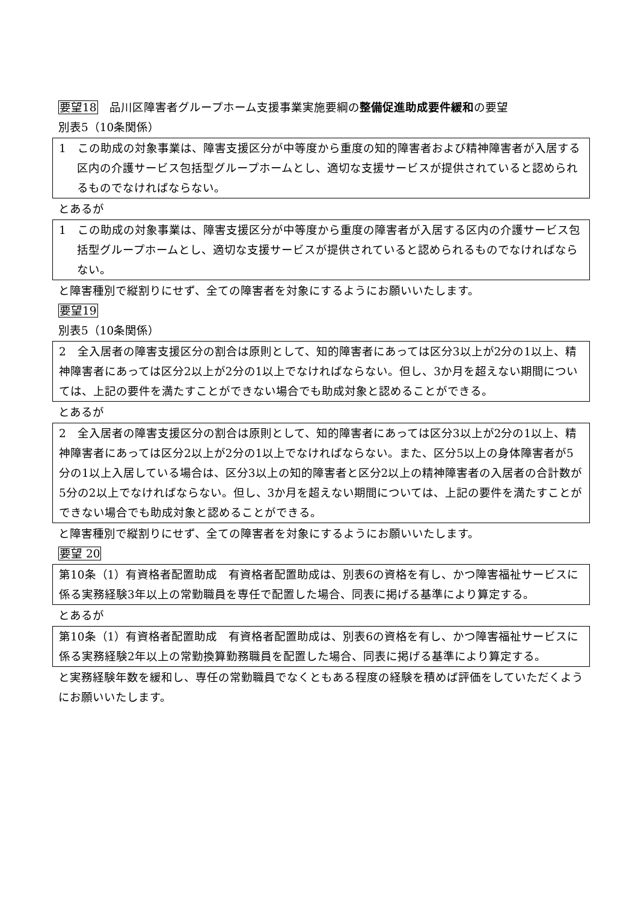要望18　品川区障害者グループホーム支援事業実施要綱の整備促進助成要件緩和の要望
別表5（10条関係）
1　この助成の対象事業は、障害支援区分が中等度から重度の知的障害者および精神障害者が入居する区内の介護サービス包括型グループホームとし、適切な支援サービスが提供されていると認められるものでなければならない。
とあるが
1　この助成の対象事業は、障害支援区分が中等度から重度の障害者が入居する区内の介護サービス包括型グループホームとし、適切な支援サービスが提供されていると認められるものでなければならない。
と障害種別で縦割りにせず、全ての障害者を対象にするようにお願いいたします。
要望19
別表5（10条関係）
2　全入居者の障害支援区分の割合は原則として、知的障害者にあっては区分3以上が2分の1以上、精神障害者にあっては区分2以上が2分の1以上でなければならない。但し、3か月を超えない期間については、上記の要件を満たすことができない場合でも助成対象と認めることができる。
とあるが
2　全入居者の障害支援区分の割合は原則として、知的障害者にあっては区分3以上が2分の1以上、精神障害者にあっては区分2以上が2分の1以上でなければならない。また、区分5以上の身体障害者が5分の1以上入居している場合は、区分3以上の知的障害者と区分2以上の精神障害者の入居者の合計数が5分の2以上でなければならない。但し、3か月を超えない期間については、上記の要件を満たすことができない場合でも助成対象と認めることができる。
と障害種別で縦割りにせず、全ての障害者を対象にするようにお願いいたします。
要望 20
第10条（1）有資格者配置助成　有資格者配置助成は、別表6の資格を有し、かつ障害福祉サービスに係る実務経験3年以上の常勤職員を専任で配置した場合、同表に掲げる基準により算定する。
とあるが
第10条（1）有資格者配置助成　有資格者配置助成は、別表6の資格を有し、かつ障害福祉サービスに係る実務経験2年以上の常勤換算勤務職員を配置した場合、同表に掲げる基準により算定する。
と実務経験年数を緩和し、専任の常勤職員でなくともある程度の経験を積めば評価をしていただくようにお願いいたします。